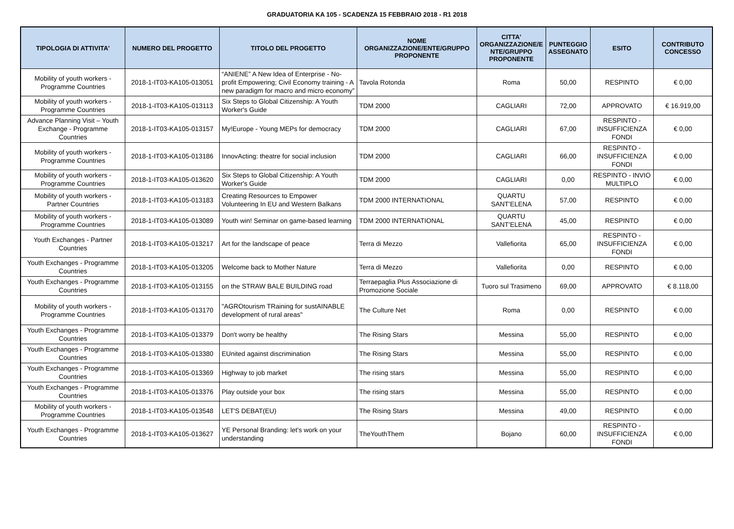GRADUATORIA KA 105 - SCADENZA 15 FEBBRAIO 2018 - R1 2018
| TIPOLOGIA DI ATTIVITA' | NUMERO DEL PROGETTO | TITOLO DEL PROGETTO | NOME ORGANIZZAZIONE/ENTE/GRUPPO PROPONENTE | CITTA' ORGANIZZAZIONE/E NTE/GRUPPO PROPONENTE | PUNTEGGIO ASSEGNATO | ESITO | CONTRIBUTO CONCESSO |
| --- | --- | --- | --- | --- | --- | --- | --- |
| Mobility of youth workers - Programme Countries | 2018-1-IT03-KA105-013051 | “ANIENE” A New Idea of Enterprise - No-profit Empowering; Civil Economy training - A new paradigm for macro and micro economy” | Tavola Rotonda | Roma | 50,00 | RESPINTO | € 0,00 |
| Mobility of youth workers - Programme Countries | 2018-1-IT03-KA105-013113 | Six Steps to Global Citizenship: A Youth Worker's Guide | TDM 2000 | CAGLIARI | 72,00 | APPROVATO | € 16.919,00 |
| Advance Planning Visit – Youth Exchange - Programme Countries | 2018-1-IT03-KA105-013157 | My!Europe - Young MEPs for democracy | TDM 2000 | CAGLIARI | 67,00 | RESPINTO - INSUFFICIENZA FONDI | € 0,00 |
| Mobility of youth workers - Programme Countries | 2018-1-IT03-KA105-013186 | InnovActing: theatre for social inclusion | TDM 2000 | CAGLIARI | 66,00 | RESPINTO - INSUFFICIENZA FONDI | € 0,00 |
| Mobility of youth workers - Programme Countries | 2018-1-IT03-KA105-013620 | Six Steps to Global Citizenship: A Youth Worker's Guide | TDM 2000 | CAGLIARI | 0,00 | RESPINTO - INVIO MULTIPLO | € 0,00 |
| Mobility of youth workers - Partner Countries | 2018-1-IT03-KA105-013183 | Creating Resources to Empower Volunteering In EU and Western Balkans | TDM 2000 INTERNATIONAL | QUARTU SANT'ELENA | 57,00 | RESPINTO | € 0,00 |
| Mobility of youth workers - Programme Countries | 2018-1-IT03-KA105-013089 | Youth win! Seminar on game-based learning | TDM 2000 INTERNATIONAL | QUARTU SANT'ELENA | 45,00 | RESPINTO | € 0,00 |
| Youth Exchanges - Partner Countries | 2018-1-IT03-KA105-013217 | Art for the landscape of peace | Terra di Mezzo | Vallefiorita | 65,00 | RESPINTO - INSUFFICIENZA FONDI | € 0,00 |
| Youth Exchanges - Programme Countries | 2018-1-IT03-KA105-013205 | Welcome back to Mother Nature | Terra di Mezzo | Vallefiorita | 0,00 | RESPINTO | € 0,00 |
| Youth Exchanges - Programme Countries | 2018-1-IT03-KA105-013155 | on the STRAW BALE BUILDING road | Terraepaglia Plus Associazione di Promozione Sociale | Tuoro sul Trasimeno | 69,00 | APPROVATO | € 8.118,00 |
| Mobility of youth workers - Programme Countries | 2018-1-IT03-KA105-013170 | "AGROtourism TRaining for sustAINABLE development of rural areas" | The Culture Net | Roma | 0,00 | RESPINTO | € 0,00 |
| Youth Exchanges - Programme Countries | 2018-1-IT03-KA105-013379 | Don't worry be healthy | The Rising Stars | Messina | 55,00 | RESPINTO | € 0,00 |
| Youth Exchanges - Programme Countries | 2018-1-IT03-KA105-013380 | EUnited against discrimination | The Rising Stars | Messina | 55,00 | RESPINTO | € 0,00 |
| Youth Exchanges - Programme Countries | 2018-1-IT03-KA105-013369 | Highway to job market | The rising stars | Messina | 55,00 | RESPINTO | € 0,00 |
| Youth Exchanges - Programme Countries | 2018-1-IT03-KA105-013376 | Play outside your box | The rising stars | Messina | 55,00 | RESPINTO | € 0,00 |
| Mobility of youth workers - Programme Countries | 2018-1-IT03-KA105-013548 | LET'S DEBAT(EU) | The Rising Stars | Messina | 49,00 | RESPINTO | € 0,00 |
| Youth Exchanges - Programme Countries | 2018-1-IT03-KA105-013627 | YE Personal Branding: let's work on your understanding | TheYouthThem | Bojano | 60,00 | RESPINTO - INSUFFICIENZA FONDI | € 0,00 |